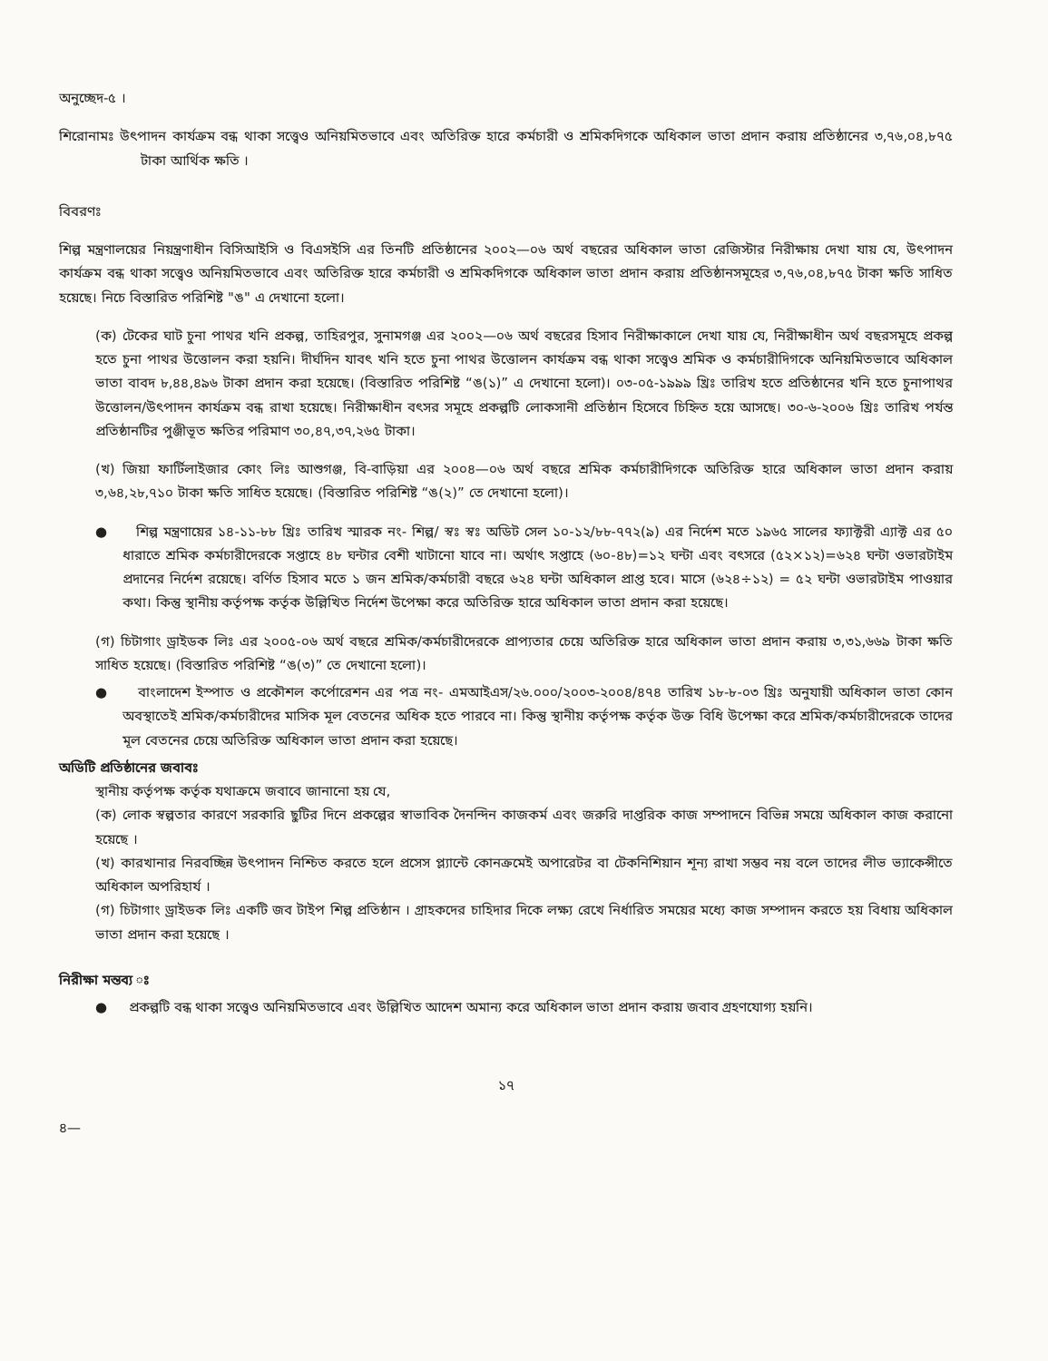অনুচ্ছেদ-৫ ।
শিরোনামঃ উৎপাদন কার্যক্রম বন্ধ থাকা সত্ত্বেও অনিয়মিতভাবে এবং অতিরিক্ত হারে কর্মচারী ও শ্রমিকদিগকে অধিকাল ভাতা প্রদান করায় প্রতিষ্ঠানের ৩,৭৬,০৪,৮৭৫ টাকা আর্থিক ক্ষতি ।
বিবরণঃ
শিল্প মন্ত্রণালয়ের নিয়ন্ত্রণাধীন বিসিআইসি ও বিএসইসি এর তিনটি প্রতিষ্ঠানের ২০০২—০৬ অর্থ বছরের অধিকাল ভাতা রেজিস্টার নিরীক্ষায় দেখা যায় যে, উৎপাদন কার্যক্রম বন্ধ থাকা সত্ত্বেও অনিয়মিতভাবে এবং অতিরিক্ত হারে কর্মচারী ও শ্রমিকদিগকে অধিকাল ভাতা প্রদান করায় প্রতিষ্ঠানসমূহের ৩,৭৬,০৪,৮৭৫ টাকা ক্ষতি সাধিত হয়েছে। নিচে বিস্তারিত পরিশিষ্ট "ঙ" এ দেখানো হলো।
(ক) টেকের ঘাট চুনা পাথর খনি প্রকল্প, তাহিরপুর, সুনামগঞ্জ এর ২০০২—০৬ অর্থ বছরের হিসাব নিরীক্ষাকালে দেখা যায় যে, নিরীক্ষাধীন অর্থ বছরসমূহে প্রকল্প হতে চুনা পাথর উত্তোলন করা হয়নি। দীর্ঘদিন যাবৎ খনি হতে চুনা পাথর উত্তোলন কার্যক্রম বন্ধ থাকা সত্ত্বেও শ্রমিক ও কর্মচারীদিগকে অনিয়মিতভাবে অধিকাল ভাতা বাবদ ৮,৪৪,৪৯৬ টাকা প্রদান করা হয়েছে। (বিস্তারিত পরিশিষ্ট “ঙ(১)” এ দেখানো হলো)। ০৩-০৫-১৯৯৯ খ্রিঃ তারিখ হতে প্রতিষ্ঠানের খনি হতে চুনাপাথর উত্তোলন/উৎপাদন কার্যক্রম বন্ধ রাখা হয়েছে। নিরীক্ষাধীন বৎসর সমূহে প্রকল্পটি লোকসানী প্রতিষ্ঠান হিসেবে চিহ্নিত হয়ে আসছে। ৩০-৬-২০০৬ খ্রিঃ তারিখ পর্যন্ত প্রতিষ্ঠানটির পুঞ্জীভূত ক্ষতির পরিমাণ ৩০,৪৭,৩৭,২৬৫ টাকা।
(খ) জিয়া ফার্টিলাইজার কোং লিঃ আশুগঞ্জ, বি-বাড়িয়া এর ২০০৪—০৬ অর্থ বছরে শ্রমিক কর্মচারীদিগকে অতিরিক্ত হারে অধিকাল ভাতা প্রদান করায় ৩,৬৪,২৮,৭১০ টাকা ক্ষতি সাধিত হয়েছে। (বিস্তারিত পরিশিষ্ট “ঙ(২)” তে দেখানো হলো)।
● শিল্প মন্ত্রণায়ের ১৪-১১-৮৮ খ্রিঃ তারিখ স্মারক নং- শিল্প/ স্বঃ স্বঃ অডিট সেল ১০-১২/৮৮-৭৭২(৯) এর নির্দেশ মতে ১৯৬৫ সালের ফ্যাক্টরী এ্যাক্ট এর ৫০ ধারাতে শ্রমিক কর্মচারীদেরকে সপ্তাহে ৪৮ ঘন্টার বেশী খাটানো যাবে না। অর্থাৎ সপ্তাহে (৬০-৪৮)=১২ ঘন্টা এবং বৎসরে (৫২×১২)=৬২৪ ঘন্টা ওভারটাইম প্রদানের নির্দেশ রয়েছে। বর্ণিত হিসাব মতে ১ জন শ্রমিক/কর্মচারী বছরে ৬২৪ ঘন্টা অধিকাল প্রাপ্ত হবে। মাসে (৬২৪÷১২) = ৫২ ঘন্টা ওভারটাইম পাওয়ার কথা। কিন্তু স্থানীয় কর্তৃপক্ষ কর্তৃক উল্লিখিত নির্দেশ উপেক্ষা করে অতিরিক্ত হারে অধিকাল ভাতা প্রদান করা হয়েছে।
(গ) চিটাগাং ড্রাইডক লিঃ এর ২০০৫-০৬ অর্থ বছরে শ্রমিক/কর্মচারীদেরকে প্রাপ্যতার চেয়ে অতিরিক্ত হারে অধিকাল ভাতা প্রদান করায় ৩,৩১,৬৬৯ টাকা ক্ষতি সাধিত হয়েছে। (বিস্তারিত পরিশিষ্ট “ঙ(৩)” তে দেখানো হলো)।
● বাংলাদেশ ইস্পাত ও প্রকৌশল কর্পোরেশন এর পত্র নং- এমআইএস/২৬.০০০/২০০৩-২০০৪/৪৭৪ তারিখ ১৮-৮-০৩ খ্রিঃ অনুযায়ী অধিকাল ভাতা কোন অবস্থাতেই শ্রমিক/কর্মচারীদের মাসিক মূল বেতনের অধিক হতে পারবে না। কিন্তু স্থানীয় কর্তৃপক্ষ কর্তৃক উক্ত বিধি উপেক্ষা করে শ্রমিক/কর্মচারীদেরকে তাদের মূল বেতনের চেয়ে অতিরিক্ত অধিকাল ভাতা প্রদান করা হয়েছে।
অডিটি প্রতিষ্ঠানের জবাবঃ
স্থানীয় কর্তৃপক্ষ কর্তৃক যথাক্রমে জবাবে জানানো হয় যে,
(ক) লোক স্বল্পতার কারণে সরকারি ছুটির দিনে প্রকল্পের স্বাভাবিক দৈনন্দিন কাজকর্ম এবং জরুরি দাপ্তরিক কাজ সম্পাদনে বিভিন্ন সময়ে অধিকাল কাজ করানো হয়েছে ।
(খ) কারখানার নিরবচ্ছিন্ন উৎপাদন নিশ্চিত করতে হলে প্রসেস প্ল্যান্টে কোনক্রমেই অপারেটর বা টেকনিশিয়ান শূন্য রাখা সম্ভব নয় বলে তাদের লীভ ভ্যাকেন্সীতে অধিকাল অপরিহার্য ।
(গ) চিটাগাং ড্রাইডক লিঃ একটি জব টাইপ শিল্প প্রতিষ্ঠান । গ্রাহকদের চাহিদার দিকে লক্ষ্য রেখে নির্ধারিত সময়ের মধ্যে কাজ সম্পাদন করতে হয় বিধায় অধিকাল ভাতা প্রদান করা হয়েছে ।
নিরীক্ষা মন্তব্য ঃ
● প্রকল্পটি বন্ধ থাকা সত্ত্বেও অনিয়মিতভাবে এবং উল্লিখিত আদেশ অমান্য করে অধিকাল ভাতা প্রদান করায় জবাব গ্রহণযোগ্য হয়নি।
১৭
৪—